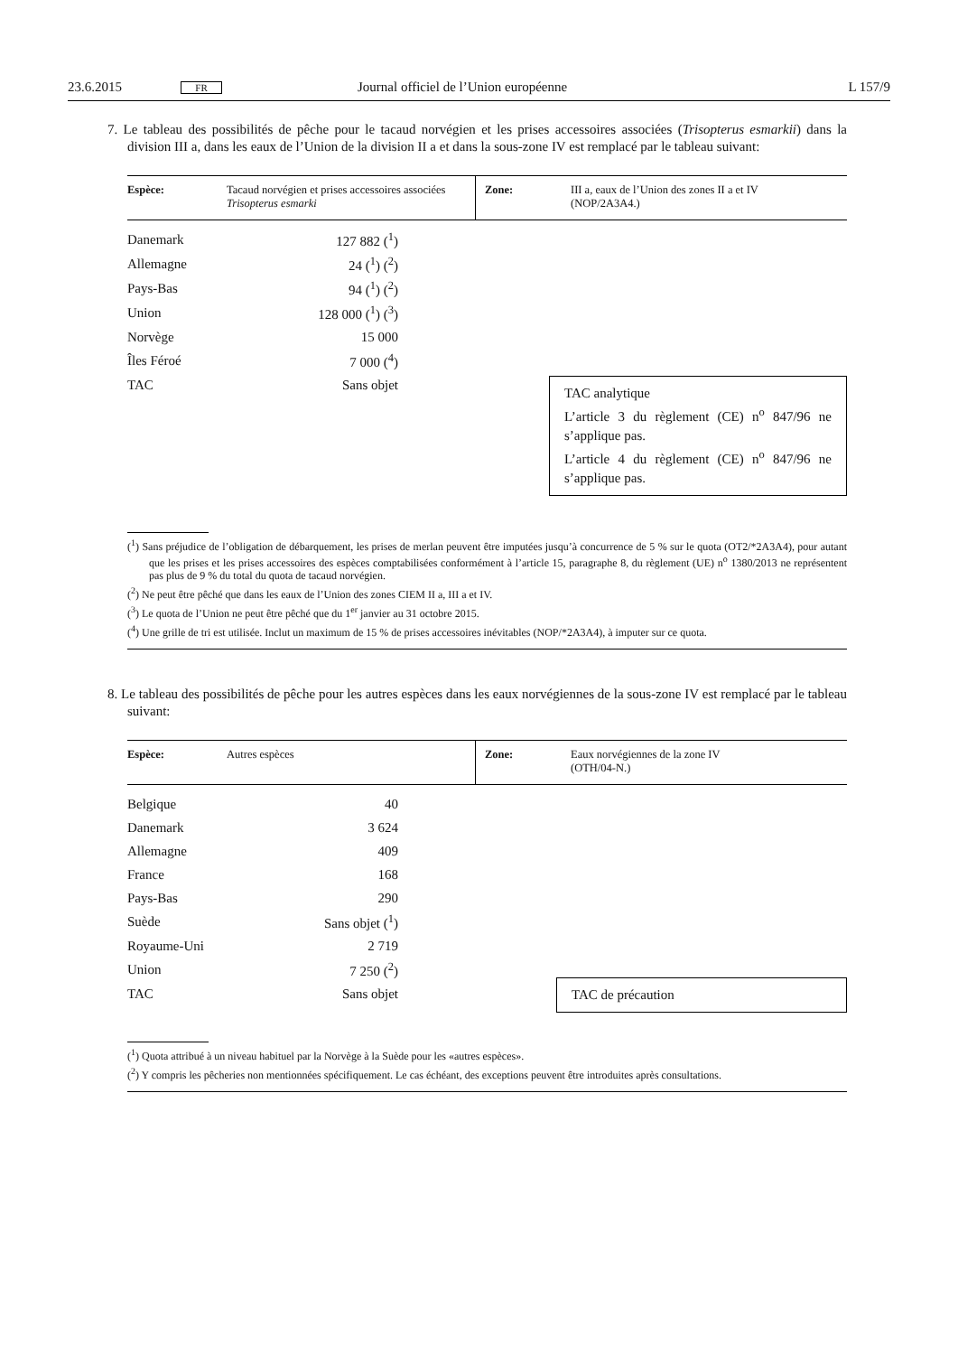23.6.2015 FR Journal officiel de l’Union européenne L 157/9
7. Le tableau des possibilités de pêche pour le tacaud norvégien et les prises accessoires associées (Trisopterus esmarkii) dans la division III a, dans les eaux de l’Union de la division II a et dans la sous-zone IV est remplacé par le tableau suivant:
| Espèce: | Tacaud norvégien et prises accessoires associées Trisopterus esmarki | Zone: | III a, eaux de l’Union des zones II a et IV (NOP/2A3A4.) |
| Danemark | 127 882 (<sup>1</sup>) |
| Allemagne | 24 (<sup>1</sup>) (<sup>2</sup>) |
| Pays-Bas | 94 (<sup>1</sup>) (<sup>2</sup>) |
| Union | 128 000 (<sup>1</sup>) (<sup>3</sup>) |
| Norvège | 15 000 |
| Îles Féroé | 7 000 (<sup>4</sup>) |
| TAC | Sans objet |
TAC analytique
L’article 3 du règlement (CE) n<sup>o</sup> 847/96 ne s’applique pas.
L’article 4 du règlement (CE) n<sup>o</sup> 847/96 ne s’applique pas.
(<sup>1</sup>) Sans préjudice de l’obligation de débarquement, les prises de merlan peuvent être imputées jusqu’à concurrence de 5 % sur le quota (OT2/*2A3A4), pour autant que les prises et les prises accessoires des espèces comptabilisées conformément à l’article 15, paragraphe 8, du règlement (UE) n<sup>o</sup> 1380/2013 ne représentent pas plus de 9 % du total du quota de tacaud norvégien.
(<sup>2</sup>) Ne peut être pêché que dans les eaux de l’Union des zones CIEM II a, III a et IV.
(<sup>3</sup>) Le quota de l’Union ne peut être pêché que du 1<sup>er</sup> janvier au 31 octobre 2015.
(<sup>4</sup>) Une grille de tri est utilisée. Inclut un maximum de 15 % de prises accessoires inévitables (NOP/*2A3A4), à imputer sur ce quota.
8. Le tableau des possibilités de pêche pour les autres espèces dans les eaux norvégiennes de la sous-zone IV est remplacé par le tableau suivant:
| Espèce: | Autres espèces | Zone: | Eaux norvégiennes de la zone IV (OTH/04-N.) |
| Belgique | 40 |
| Danemark | 3 624 |
| Allemagne | 409 |
| France | 168 |
| Pays-Bas | 290 |
| Suède | Sans objet (<sup>1</sup>) |
| Royaume-Uni | 2 719 |
| Union | 7 250 (<sup>2</sup>) |
| TAC | Sans objet |
TAC de précaution
(<sup>1</sup>) Quota attribué à un niveau habituel par la Norvège à la Suède pour les «autres espèces».
(<sup>2</sup>) Y compris les pêcheries non mentionnées spécifiquement. Le cas échéant, des exceptions peuvent être introduites après consultations.